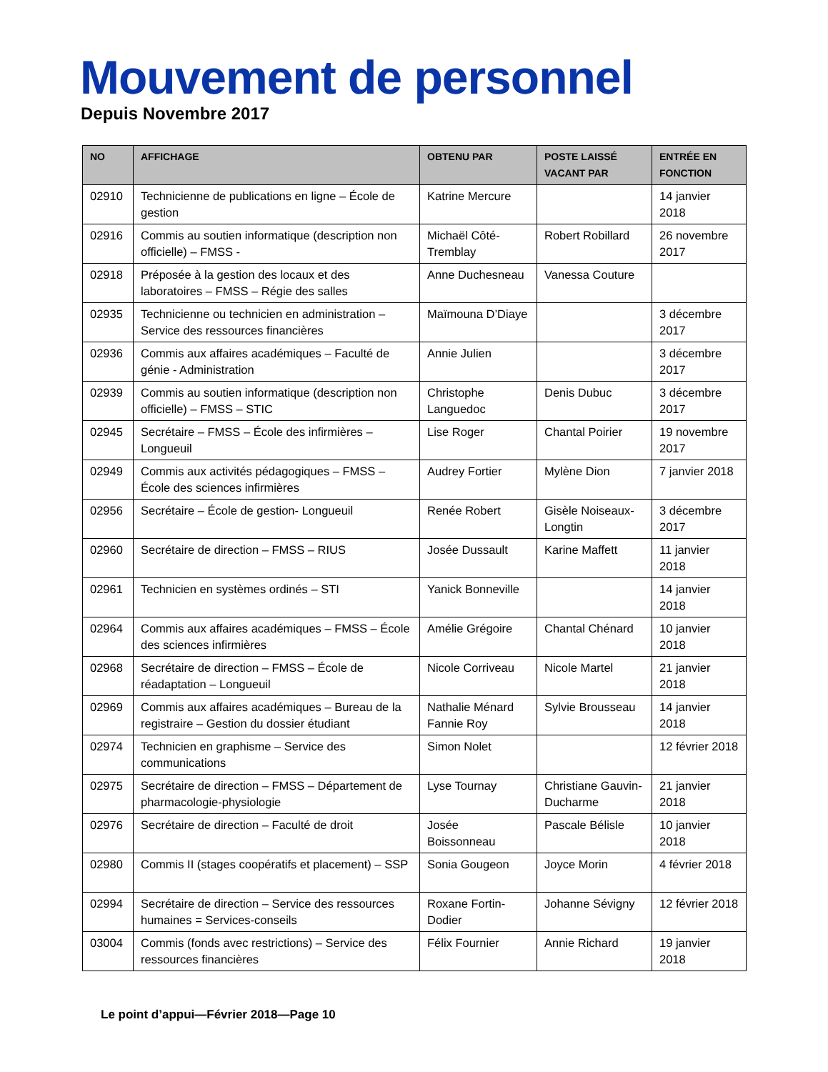Mouvement de personnel
Depuis Novembre 2017
| NO | AFFICHAGE | OBTENU PAR | POSTE LAISSÉ VACANT PAR | ENTRÉE EN FONCTION |
| --- | --- | --- | --- | --- |
| 02910 | Technicienne de publications en ligne – École de gestion | Katrine Mercure | | 14 janvier 2018 |
| 02916 | Commis au soutien informatique (description non officielle) – FMSS - | Michaël Côté-Tremblay | Robert Robillard | 26 novembre 2017 |
| 02918 | Préposée à la gestion des locaux et des laboratoires – FMSS – Régie des salles | Anne Duchesneau | Vanessa Couture | |
| 02935 | Technicienne ou technicien en administration – Service des ressources financières | Maïmouna D’Diaye | | 3 décembre 2017 |
| 02936 | Commis aux affaires académiques – Faculté de génie - Administration | Annie Julien | | 3 décembre 2017 |
| 02939 | Commis au soutien informatique (description non officielle) – FMSS – STIC | Christophe Languedoc | Denis Dubuc | 3 décembre 2017 |
| 02945 | Secrétaire – FMSS – École des infirmières – Longueuil | Lise Roger | Chantal Poirier | 19 novembre 2017 |
| 02949 | Commis aux activités pédagogiques – FMSS – École des sciences infirmières | Audrey Fortier | Mylène Dion | 7 janvier 2018 |
| 02956 | Secrétaire – École de gestion- Longueuil | Renée Robert | Gisèle Noiseaux-Longtin | 3 décembre 2017 |
| 02960 | Secrétaire de direction – FMSS – RIUS | Josée Dussault | Karine Maffett | 11 janvier 2018 |
| 02961 | Technicien en systèmes ordinés – STI | Yanick Bonneville | | 14 janvier 2018 |
| 02964 | Commis aux affaires académiques – FMSS – École des sciences infirmières | Amélie Grégoire | Chantal Chénard | 10 janvier 2018 |
| 02968 | Secrétaire de direction – FMSS – École de réadaptation – Longueuil | Nicole Corriveau | Nicole Martel | 21 janvier 2018 |
| 02969 | Commis aux affaires académiques – Bureau de la registraire – Gestion du dossier étudiant | Nathalie Ménard Fannie Roy | Sylvie Brousseau | 14 janvier 2018 |
| 02974 | Technicien en graphisme – Service des communications | Simon Nolet | | 12 février 2018 |
| 02975 | Secrétaire de direction – FMSS – Département de pharmacologie-physiologie | Lyse Tournay | Christiane Gauvin-Ducharme | 21 janvier 2018 |
| 02976 | Secrétaire de direction – Faculté de droit | Josée Boissonneau | Pascale Bélisle | 10 janvier 2018 |
| 02980 | Commis II (stages coopératifs et placement) – SSP | Sonia Gougeon | Joyce Morin | 4 février 2018 |
| 02994 | Secrétaire de direction – Service des ressources humaines = Services-conseils | Roxane Fortin-Dodier | Johanne Sévigny | 12 février 2018 |
| 03004 | Commis (fonds avec restrictions) – Service des ressources financières | Félix Fournier | Annie Richard | 19 janvier 2018 |
Le point d’appui—Février 2018—Page 10